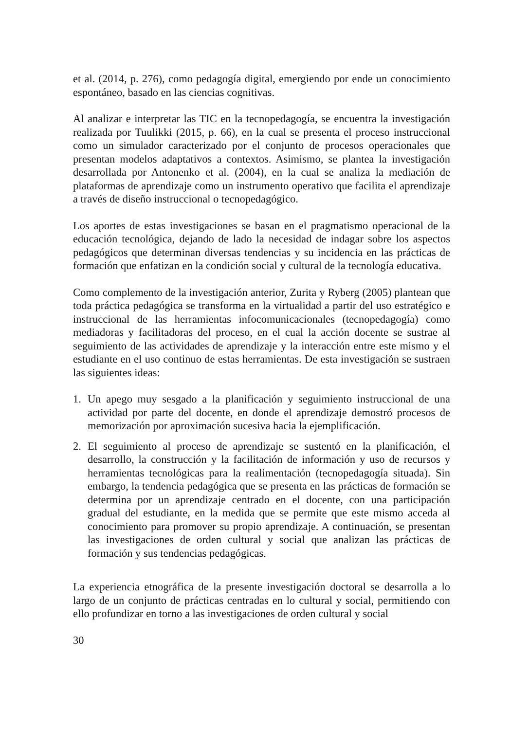et al. (2014, p. 276), como pedagogía digital, emergiendo por ende un conocimiento espontáneo, basado en las ciencias cognitivas.
Al analizar e interpretar las TIC en la tecnopedagogía, se encuentra la investigación realizada por Tuulikki (2015, p. 66), en la cual se presenta el proceso instruccional como un simulador caracterizado por el conjunto de procesos operacionales que presentan modelos adaptativos a contextos. Asimismo, se plantea la investigación desarrollada por Antonenko et al. (2004), en la cual se analiza la mediación de plataformas de aprendizaje como un instrumento operativo que facilita el aprendizaje a través de diseño instruccional o tecnopedagógico.
Los aportes de estas investigaciones se basan en el pragmatismo operacional de la educación tecnológica, dejando de lado la necesidad de indagar sobre los aspectos pedagógicos que determinan diversas tendencias y su incidencia en las prácticas de formación que enfatizan en la condición social y cultural de la tecnología educativa.
Como complemento de la investigación anterior, Zurita y Ryberg (2005) plantean que toda práctica pedagógica se transforma en la virtualidad a partir del uso estratégico e instruccional de las herramientas infocomunicacionales (tecnopedagogía) como mediadoras y facilitadoras del proceso, en el cual la acción docente se sustrae al seguimiento de las actividades de aprendizaje y la interacción entre este mismo y el estudiante en el uso continuo de estas herramientas. De esta investigación se sustraen las siguientes ideas:
1. Un apego muy sesgado a la planificación y seguimiento instruccional de una actividad por parte del docente, en donde el aprendizaje demostró procesos de memorización por aproximación sucesiva hacia la ejemplificación.
2. El seguimiento al proceso de aprendizaje se sustentó en la planificación, el desarrollo, la construcción y la facilitación de información y uso de recursos y herramientas tecnológicas para la realimentación (tecnopedagogía situada). Sin embargo, la tendencia pedagógica que se presenta en las prácticas de formación se determina por un aprendizaje centrado en el docente, con una participación gradual del estudiante, en la medida que se permite que este mismo acceda al conocimiento para promover su propio aprendizaje. A continuación, se presentan las investigaciones de orden cultural y social que analizan las prácticas de formación y sus tendencias pedagógicas.
La experiencia etnográfica de la presente investigación doctoral se desarrolla a lo largo de un conjunto de prácticas centradas en lo cultural y social, permitiendo con ello profundizar en torno a las investigaciones de orden cultural y social
30